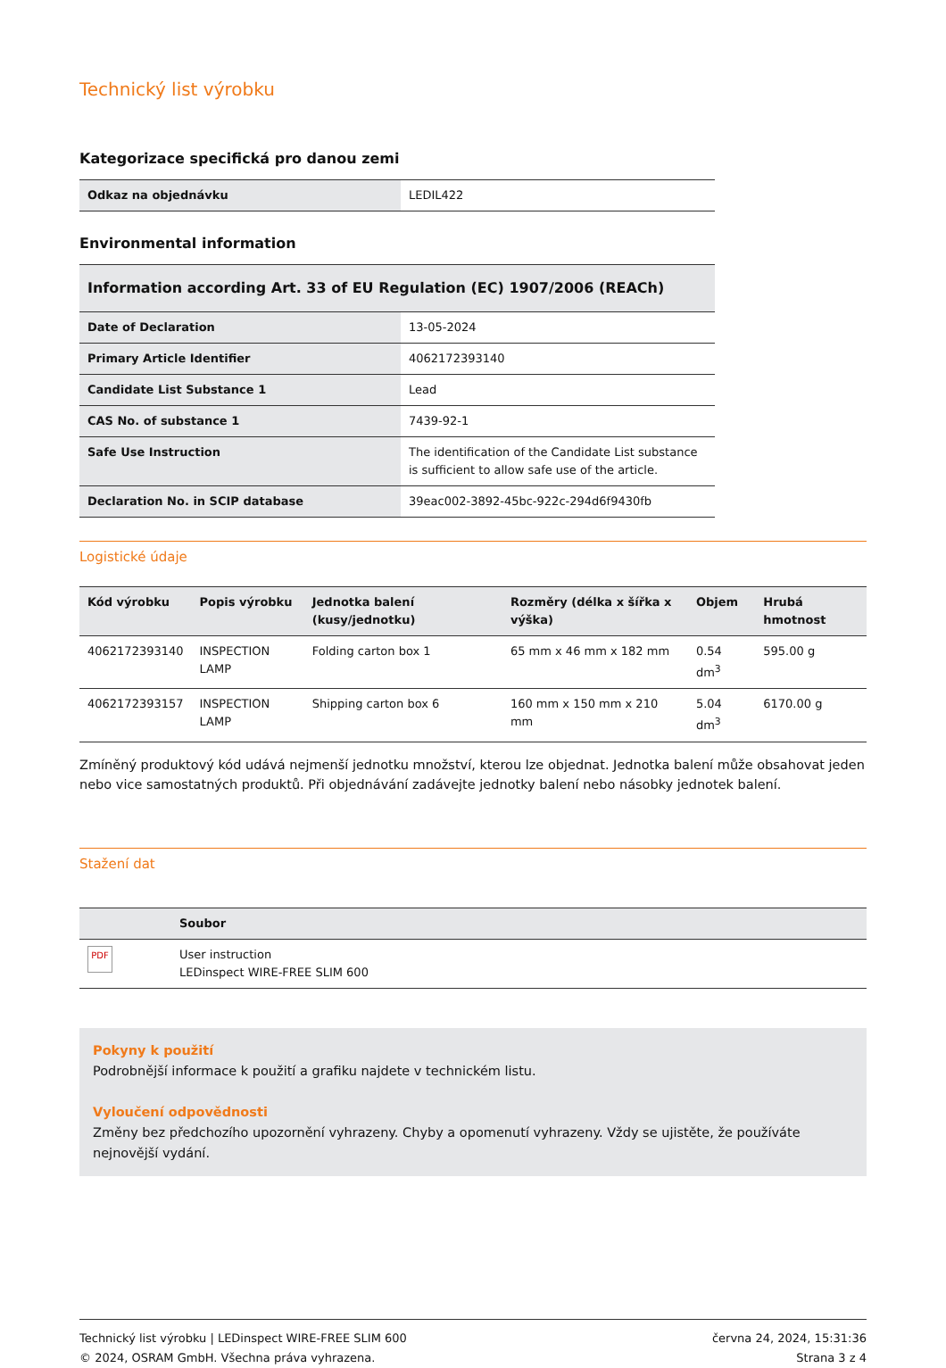Technický list výrobku
Kategorizace specifická pro danou zemi
| Odkaz na objednávku | LEDIL422 |
Environmental information
| Information according Art. 33 of EU Regulation (EC) 1907/2006 (REACh) | |
| --- | --- |
| Date of Declaration | 13-05-2024 |
| Primary Article Identifier | 4062172393140 |
| Candidate List Substance 1 | Lead |
| CAS No. of substance 1 | 7439-92-1 |
| Safe Use Instruction | The identification of the Candidate List substance is sufficient to allow safe use of the article. |
| Declaration No. in SCIP database | 39eac002-3892-45bc-922c-294d6f9430fb |
Logistické údaje
| Kód výrobku | Popis výrobku | Jednotka balení (kusy/jednotku) | Rozměry (délka x šířka x výška) | Objem | Hrubá hmotnost |
| --- | --- | --- | --- | --- | --- |
| 4062172393140 | INSPECTION LAMP | Folding carton box 1 | 65 mm x 46 mm x 182 mm | 0.54 dm<sup>3</sup> | 595.00 g |
| 4062172393157 | INSPECTION LAMP | Shipping carton box 6 | 160 mm x 150 mm x 210 mm | 5.04 dm<sup>3</sup> | 6170.00 g |
Zmíněný produktový kód udává nejmenší jednotku množství, kterou lze objednat. Jednotka balení může obsahovat jeden nebo vice samostatných produktů. Při objednávání zadávejte jednotky balení nebo násobky jednotek balení.
Stažení dat
| | Soubor |
| --- | --- |
| PDF | User instruction LEDinspect WIRE-FREE SLIM 600 |
Pokyny k použití
Podrobnější informace k použití a grafiku najdete v technickém listu.
Vyloučení odpovědnosti
Změny bez předchozího upozornění vyhrazeny. Chyby a opomenutí vyhrazeny. Vždy se ujistěte, že používáte nejnovější vydání.
Technický list výrobku | LEDinspect WIRE-FREE SLIM 600
© 2024, OSRAM GmbH. Všechna práva vyhrazena.
června 24, 2024, 15:31:36
Strana 3 z 4